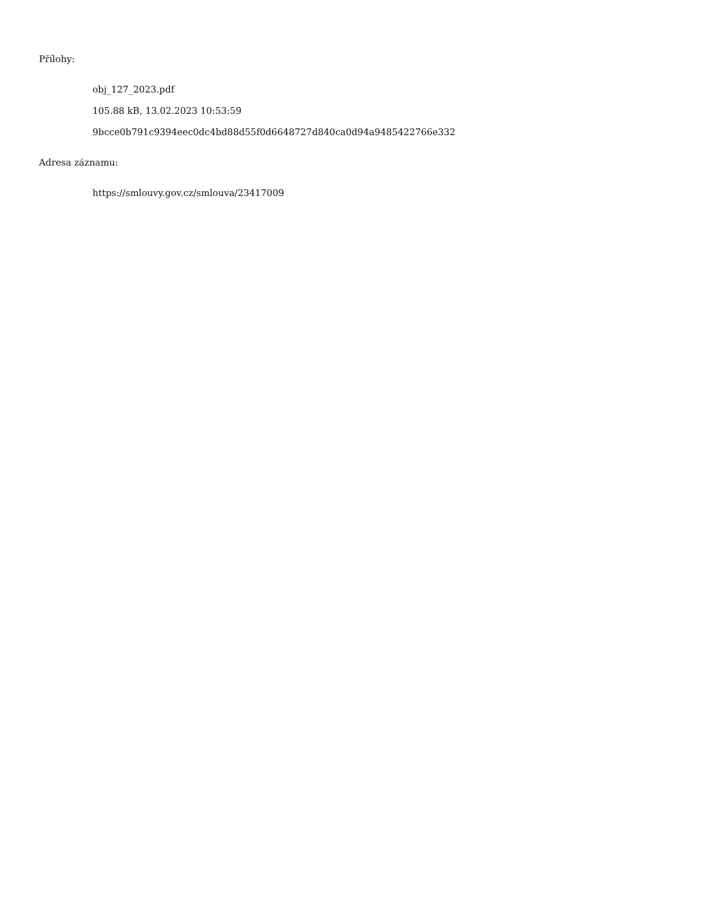Přílohy:
obj_127_2023.pdf
105.88 kB, 13.02.2023 10:53:59
9bcce0b791c9394eec0dc4bd88d55f0d6648727d840ca0d94a9485422766e332
Adresa záznamu:
https://smlouvy.gov.cz/smlouva/23417009